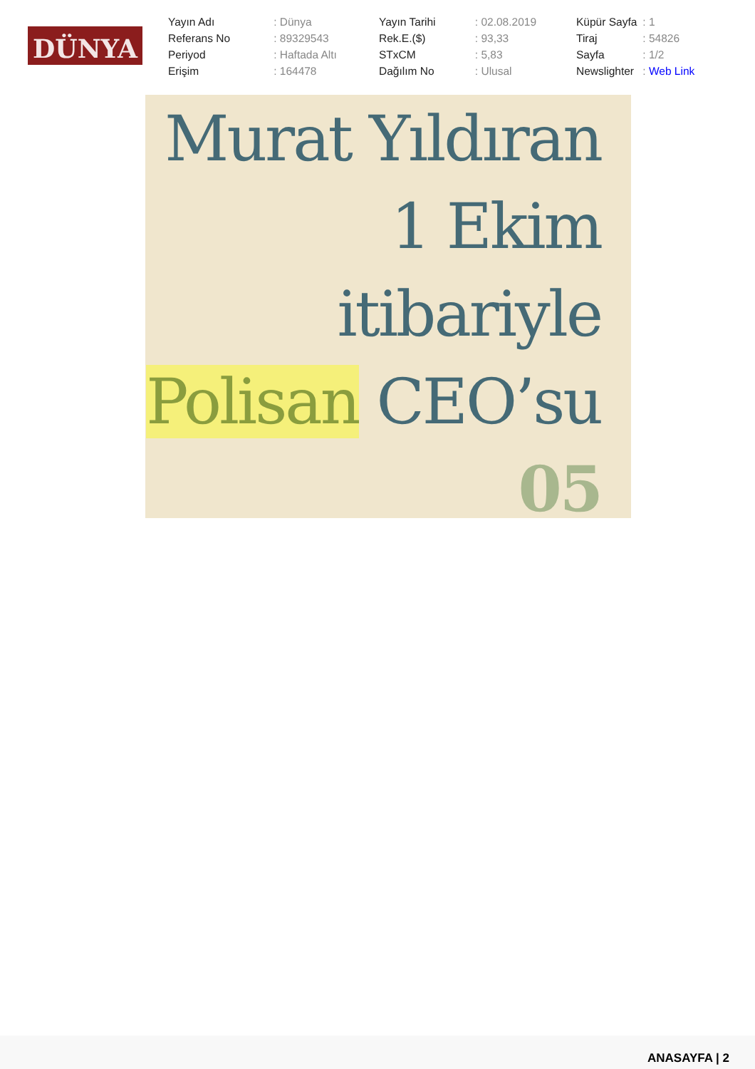DÜNYA
| Yayın Adı | : Dünya |
| Referans No | : 89329543 |
| Periyod | : Haftada Altı |
| Erişim | : 164478 |
| Yayın Tarihi | : 02.08.2019 |
| Rek.E.($) | : 93,33 |
| STxCM | : 5,83 |
| Dağılım No | : Ulusal |
| Küpür Sayfa | : 1 |
| Tiraj | : 54826 |
| Sayfa | : 1/2 |
| Newslighter | : Web Link |
Murat Yıldıran
1 Ekim
itibariyle
Polisan CEO’su
05
ANASAYFA | 2